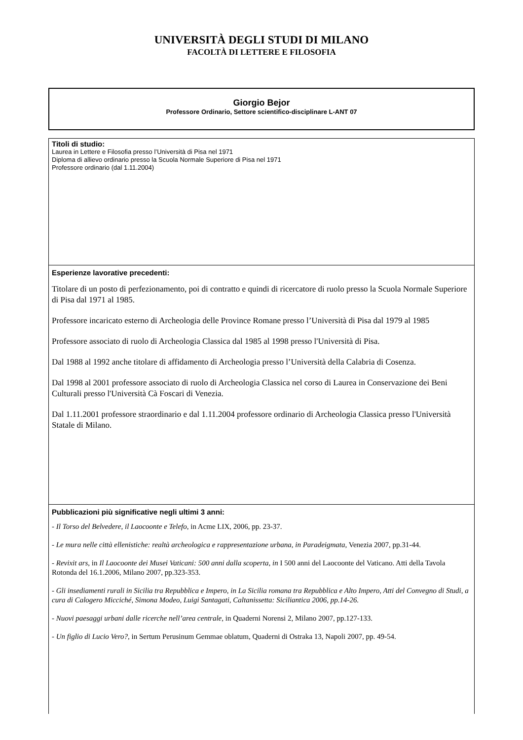UNIVERSITÀ DEGLI STUDI DI MILANO
FACOLTÀ DI LETTERE E FILOSOFIA
Giorgio Bejor
Professore Ordinario, Settore scientifico-disciplinare L-ANT 07
| Titoli di studio: Laurea in Lettere e Filosofia presso l’Università di Pisa nel 1971 Diploma di allievo ordinario presso la Scuola Normale Superiore di Pisa nel 1971 Professore ordinario (dal 1.11.2004) |
| Esperienze lavorative precedenti: Titolare di un posto di perfezionamento, poi di contratto e quindi di ricercatore di ruolo presso la Scuola Normale Superiore di Pisa dal 1971 al 1985. Professore incaricato esterno di Archeologia delle Province Romane presso l’Università di Pisa dal 1979 al 1985 Professore associato di ruolo di Archeologia Classica dal 1985 al 1998 presso l'Università di Pisa. Dal 1988 al 1992 anche titolare di affidamento di Archeologia presso l’Università della Calabria di Cosenza. Dal 1998 al 2001 professore associato di ruolo di Archeologia Classica nel corso di Laurea in Conservazione dei Beni Culturali presso l'Università Cà Foscari di Venezia. Dal 1.11.2001 professore straordinario e dal 1.11.2004 professore ordinario di Archeologia Classica presso l'Università Statale di Milano. |
| Pubblicazioni più significative negli ultimi 3 anni: - Il Torso del Belvedere, il Laocoonte e Telefo , in Acme LIX, 2006, pp. 23-37. - Le mura nelle città ellenistiche: realtà archeologica e rappresentazione urbana, in Paradeigmata, Venezia 2007, pp.31-44. - Revixit ars , in Il Laocoonte dei Musei Vaticani: 500 anni dalla scoperta, in I 500 anni del Laocoonte del Vaticano. Atti della Tavola Rotonda del 16.1.2006, Milano 2007, pp.323-353. - Gli insediamenti rurali in Sicilia tra Repubblica e Impero, in La Sicilia romana tra Repubblica e Alto Impero, Atti del Convegno di Studi, a cura di Calogero Micciché, Simona Modeo, Luigi Santagati, Caltanissetta: Siciliantica 2006, pp.14-26. - Nuovi paesaggi urbani dalle ricerche nell’area centrale , in Quaderni Norensi 2, Milano 2007, pp.127-133. - Un figlio di Lucio Vero?, in Sertum Perusinum Gemmae oblatum, Quaderni di Ostraka 13, Napoli 2007, pp. 49-54. |